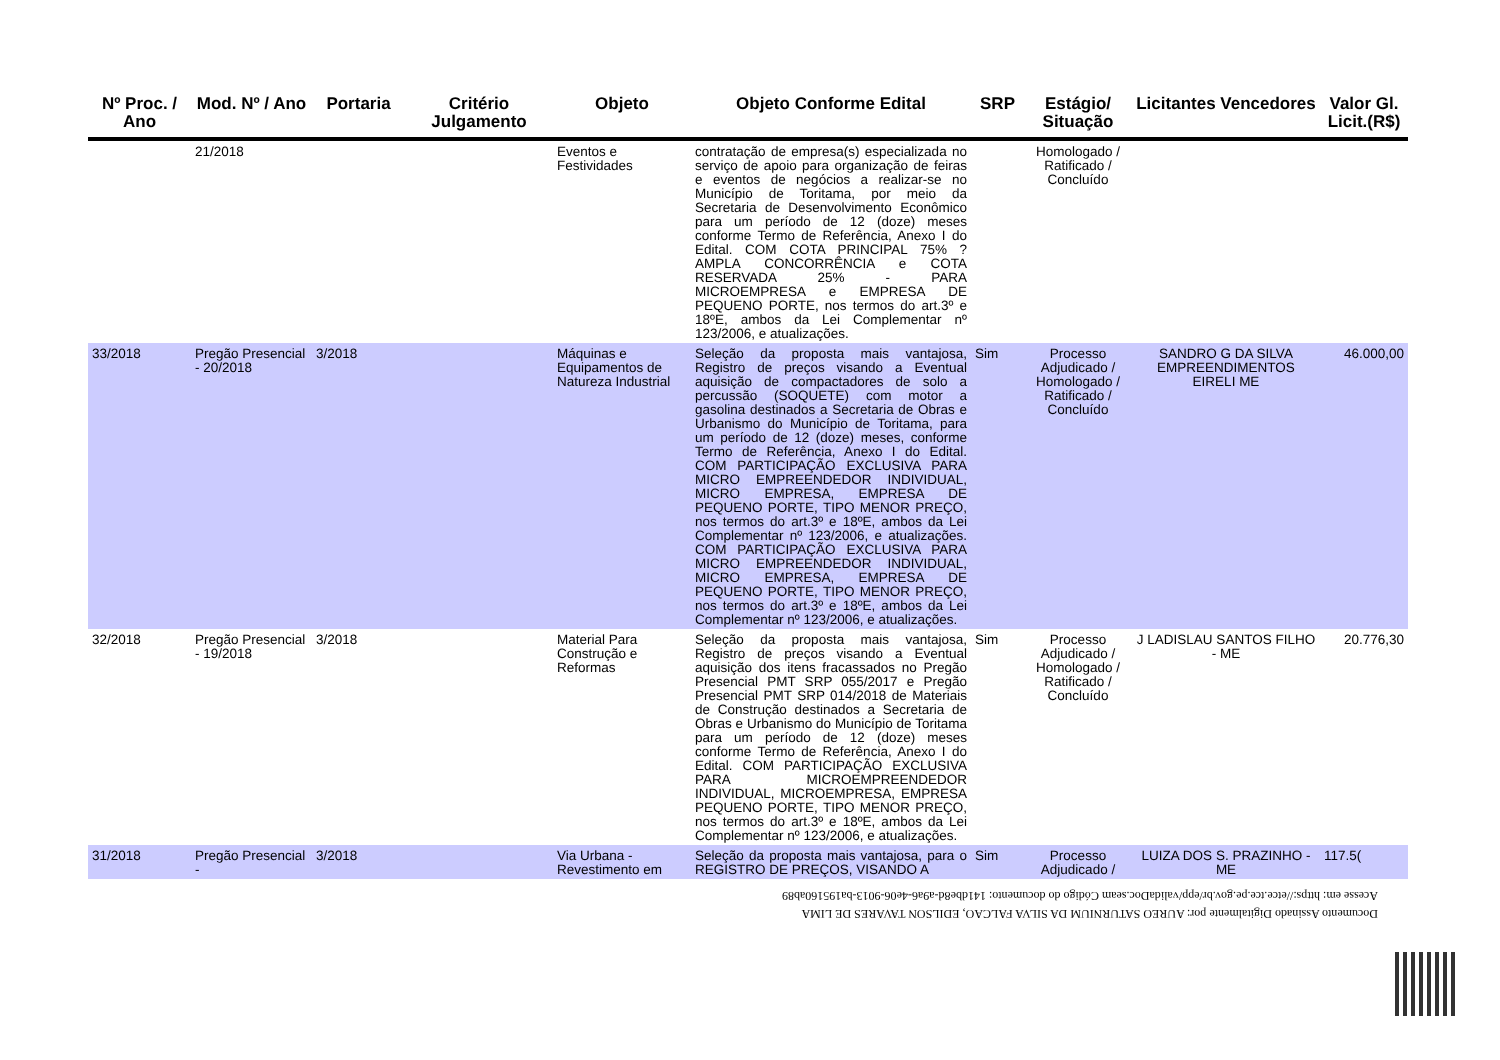| Nº Proc. / Ano | Mod. Nº / Ano | Portaria | Critério Julgamento | Objeto | Objeto Conforme Edital | SRP | Estágio/ Situação | Licitantes Vencedores | Valor Gl. Licit.(R$) |
| --- | --- | --- | --- | --- | --- | --- | --- | --- | --- |
| | 21/2018 | | | Eventos e Festividades | contratação de empresa(s) especializada no serviço de apoio para organização de feiras e eventos de negócios a realizar-se no Município de Toritama, por meio da Secretaria de Desenvolvimento Econômico para um período de 12 (doze) meses conforme Termo de Referência, Anexo I do Edital. COM COTA PRINCIPAL 75% ? AMPLA CONCORRÊNCIA e COTA RESERVADA 25% - PARA MICROEMPRESA e EMPRESA DE PEQUENO PORTE, nos termos do art.3º e 18ºE, ambos da Lei Complementar nº 123/2006, e atualizações. | | Homologado / Ratificado / Concluído | | |
| 33/2018 | Pregão Presencial - 20/2018 | 3/2018 | | Máquinas e Equipamentos de Natureza Industrial | Seleção da proposta mais vantajosa, Registro de preços visando a Eventual aquisição de compactadores de solo a percussão (SOQUETE) com motor a gasolina destinados a Secretaria de Obras e Urbanismo do Município de Toritama, para um período de 12 (doze) meses, conforme Termo de Referência, Anexo I do Edital. COM PARTICIPAÇÃO EXCLUSIVA PARA MICRO EMPREENDEDOR INDIVIDUAL, MICRO EMPRESA, EMPRESA DE PEQUENO PORTE, TIPO MENOR PREÇO, nos termos do art.3º e 18ºE, ambos da Lei Complementar nº 123/2006, e atualizações. COM PARTICIPAÇÃO EXCLUSIVA PARA MICRO EMPREENDEDOR INDIVIDUAL, MICRO EMPRESA, EMPRESA DE PEQUENO PORTE, TIPO MENOR PREÇO, nos termos do art.3º e 18ºE, ambos da Lei Complementar nº 123/2006, e atualizações. | Sim | Processo Adjudicado / Homologado / Ratificado / Concluído | SANDRO G DA SILVA EMPREENDIMENTOS EIRELI ME | 46.000,00 |
| 32/2018 | Pregão Presencial - 19/2018 | 3/2018 | | Material Para Construção e Reformas | Seleção da proposta mais vantajosa, Registro de preços visando a Eventual aquisição dos itens fracassados no Pregão Presencial PMT SRP 055/2017 e Pregão Presencial PMT SRP 014/2018 de Materiais de Construção destinados a Secretaria de Obras e Urbanismo do Município de Toritama para um período de 12 (doze) meses conforme Termo de Referência, Anexo I do Edital. COM PARTICIPAÇÃO EXCLUSIVA PARA MICROEMPREENDEDOR INDIVIDUAL, MICROEMPRESA, EMPRESA PEQUENO PORTE, TIPO MENOR PREÇO, nos termos do art.3º e 18ºE, ambos da Lei Complementar nº 123/2006, e atualizações. | Sim | Processo Adjudicado / Homologado / Ratificado / Concluído | J LADISLAU SANTOS FILHO - ME | 20.776,30 |
| 31/2018 | Pregão Presencial - | 3/2018 | | Via Urbana - Revestimento em | Seleção da proposta mais vantajosa, para o REGISTRO DE PREÇOS, VISANDO A | Sim | Processo Adjudicado / | LUIZA DOS S. PRAZINHO - ME | 117.5( |
Documento Assinado Digitalmente por: AUREO SATURNIUM DA SILVA FALCAO, EDILSON TAVARES DE LIMA
Acesse em: https://etce.tce.pe.gov.br/epp/validaDoc.seam Código do documento: 141dbe8d-a9a6-4e06-9013-ba19516​0ab89